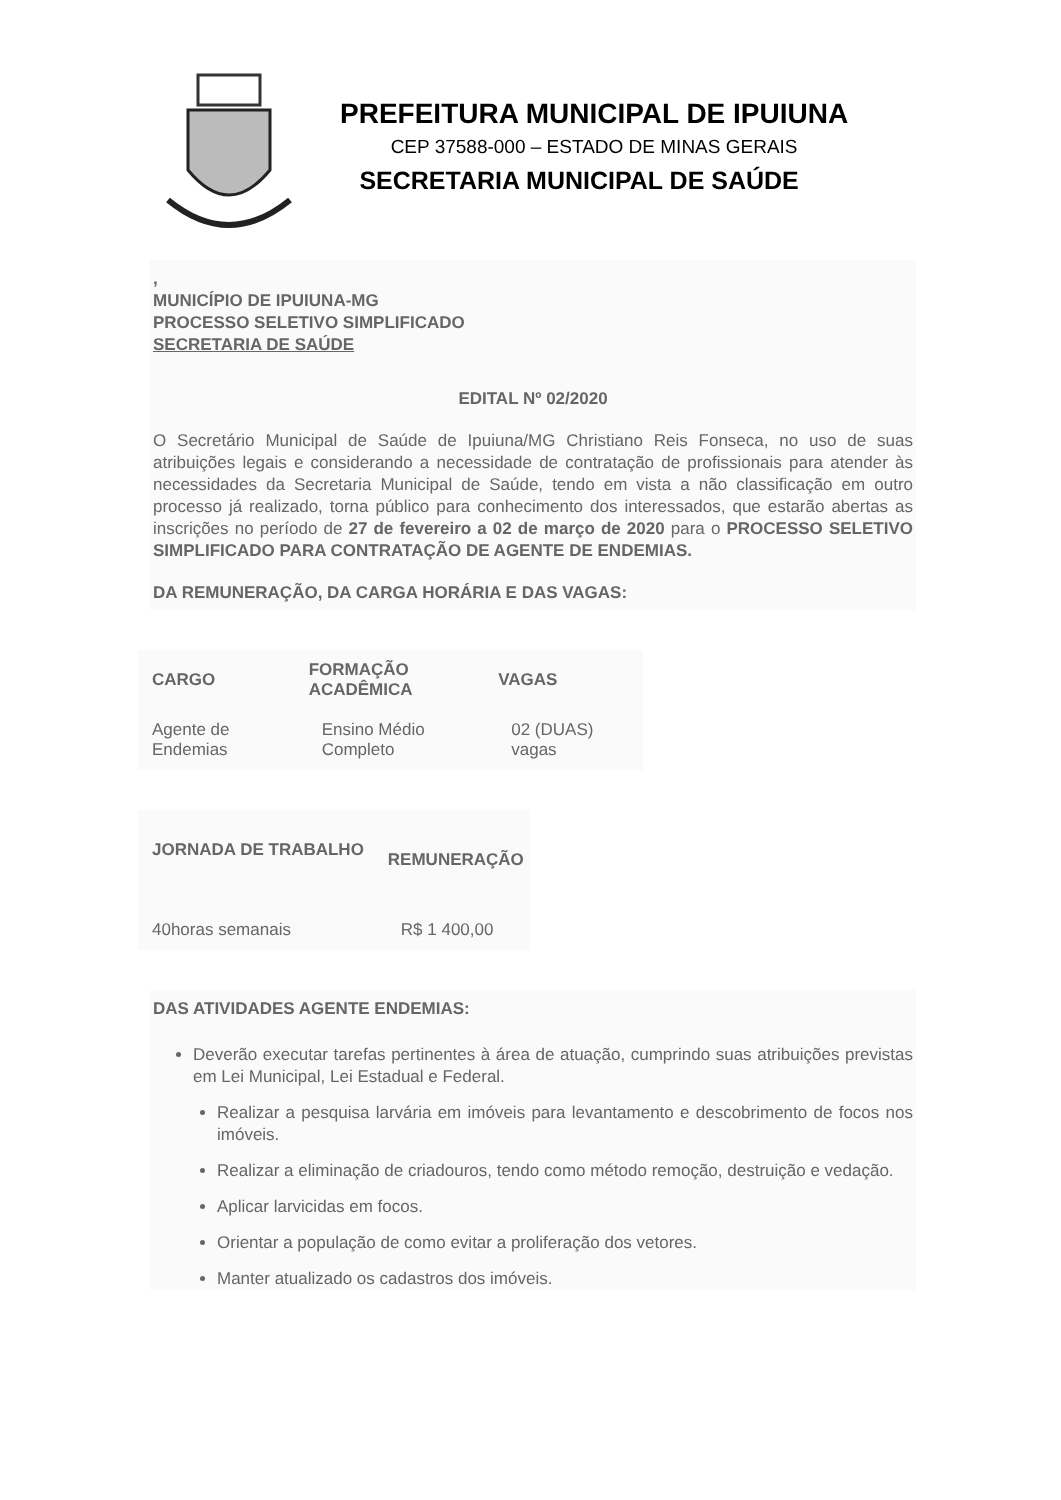PREFEITURA MUNICIPAL DE IPUIUNA
CEP 37588-000 – ESTADO DE MINAS GERAIS
SECRETARIA MUNICIPAL DE SAÚDE
,
MUNICÍPIO DE IPUIUNA-MG
PROCESSO SELETIVO SIMPLIFICADO
SECRETARIA DE SAÚDE
EDITAL Nº 02/2020
O Secretário Municipal de Saúde de Ipuiuna/MG Christiano Reis Fonseca, no uso de suas atribuições legais e considerando a necessidade de contratação de profissionais para atender às necessidades da Secretaria Municipal de Saúde, tendo em vista a não classificação em outro processo já realizado, torna público para conhecimento dos interessados, que estarão abertas as inscrições no período de 27 de fevereiro a 02 de março de 2020 para o PROCESSO SELETIVO SIMPLIFICADO PARA CONTRATAÇÃO DE AGENTE DE ENDEMIAS.
DA REMUNERAÇÃO, DA CARGA HORÁRIA E DAS VAGAS:
| CARGO | FORMAÇÃO ACADÊMICA | VAGAS |
| --- | --- | --- |
| Agente de Endemias | Ensino Médio Completo | 02 (DUAS) vagas |
| JORNADA DE TRABALHO | REMUNERAÇÃO |
| --- | --- |
| 40horas semanais | R$ 1 400,00 |
DAS ATIVIDADES AGENTE ENDEMIAS:
Deverão executar tarefas pertinentes à área de atuação, cumprindo suas atribuições previstas em Lei Municipal, Lei Estadual e Federal.
Realizar a pesquisa larvária em imóveis para levantamento e descobrimento de focos nos imóveis.
Realizar a eliminação de criadouros, tendo como método remoção, destruição e vedação.
Aplicar larvicidas em focos.
Orientar a população de como evitar a proliferação dos vetores.
Manter atualizado os cadastros dos imóveis.